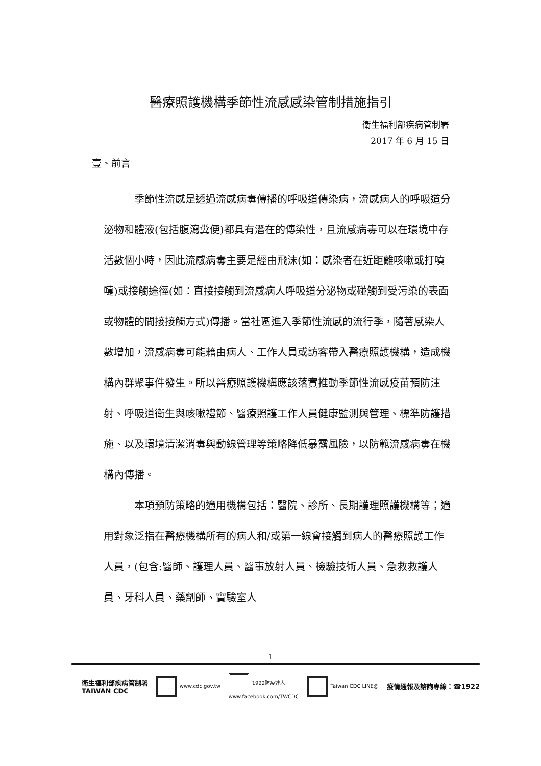醫療照護機構季節性流感感染管制措施指引
衛生福利部疾病管制署
2017 年 6 月 15 日
壹、前言
季節性流感是透過流感病毒傳播的呼吸道傳染病，流感病人的呼吸道分泌物和體液(包括腹瀉糞便)都具有潛在的傳染性，且流感病毒可以在環境中存活數個小時，因此流感病毒主要是經由飛沫(如：感染者在近距離咳嗽或打噴嚏)或接觸途徑(如：直接接觸到流感病人呼吸道分泌物或碰觸到受污染的表面或物體的間接接觸方式)傳播。當社區進入季節性流感的流行季，隨著感染人數增加，流感病毒可能藉由病人、工作人員或訪客帶入醫療照護機構，造成機構內群聚事件發生。所以醫療照護機構應該落實推動季節性流感疫苗預防注射、呼吸道衛生與咳嗽禮節、醫療照護工作人員健康監測與管理、標準防護措施、以及環境清潔消毒與動線管理等策略降低暴露風險，以防範流感病毒在機構內傳播。
本項預防策略的適用機構包括：醫院、診所、長期護理照護機構等；適用對象泛指在醫療機構所有的病人和/或第一線會接觸到病人的醫療照護工作人員，(包含:醫師、護理人員、醫事放射人員、檢驗技術人員、急救救護人員、牙科人員、藥劑師、實驗室人
1
衛生福利部疾病管制署
TAIWAN CDC
www.cdc.gov.tw
1922防疫達人
www.facebook.com/TWCDC
Taiwan CDC LINE@
疫情通報及諮詢專線：☎1922